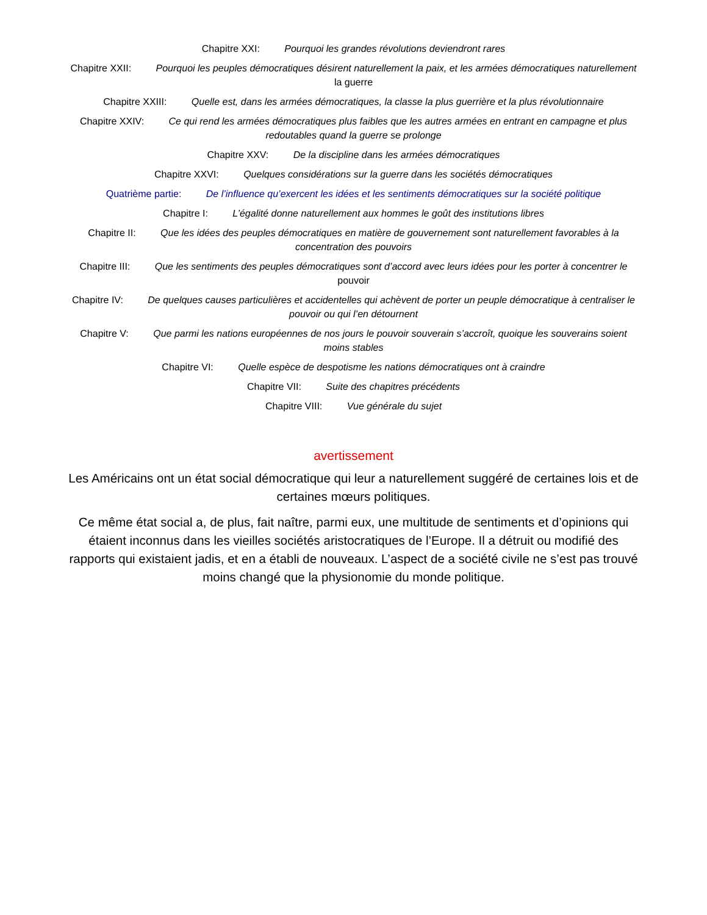Chapitre XXI: Pourquoi les grandes révolutions deviendront rares
Chapitre XXII: Pourquoi les peuples démocratiques désirent naturellement la paix, et les armées démocratiques naturellement la guerre
Chapitre XXIII: Quelle est, dans les armées démocratiques, la classe la plus guerrière et la plus révolutionnaire
Chapitre XXIV: Ce qui rend les armées démocratiques plus faibles que les autres armées en entrant en campagne et plus redoutables quand la guerre se prolonge
Chapitre XXV: De la discipline dans les armées démocratiques
Chapitre XXVI: Quelques considérations sur la guerre dans les sociétés démocratiques
Quatrième partie: De l’influence qu’exercent les idées et les sentiments démocratiques sur la société politique
Chapitre I: L’égalité donne naturellement aux hommes le goût des institutions libres
Chapitre II: Que les idées des peuples démocratiques en matière de gouvernement sont naturellement favorables à la concentration des pouvoirs
Chapitre III: Que les sentiments des peuples démocratiques sont d’accord avec leurs idées pour les porter à concentrer le pouvoir
Chapitre IV: De quelques causes particulières et accidentelles qui achèvent de porter un peuple démocratique à centraliser le pouvoir ou qui l’en détournent
Chapitre V: Que parmi les nations européennes de nos jours le pouvoir souverain s’accroît, quoique les souverains soient moins stables
Chapitre VI: Quelle espèce de despotisme les nations démocratiques ont à craindre
Chapitre VII: Suite des chapitres précédents
Chapitre VIII: Vue générale du sujet
avertissement
Les Américains ont un état social démocratique qui leur a naturellement suggéré de certaines lois et de certaines mœurs politiques.
Ce même état social a, de plus, fait naître, parmi eux, une multitude de sentiments et d’opinions qui étaient inconnus dans les vieilles sociétés aristocratiques de l’Europe. Il a détruit ou modifié des rapports qui existaient jadis, et en a établi de nouveaux. L’aspect de a société civile ne s’est pas trouvé moins changé que la physionomie du monde politique.